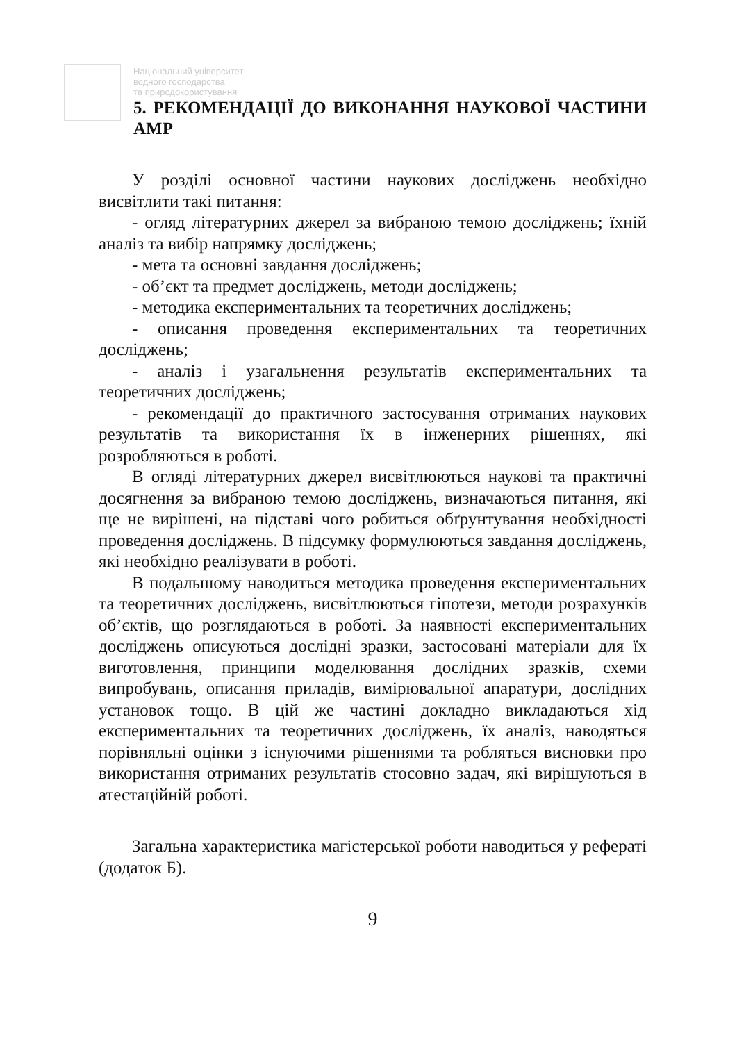Національний університет
водного господарства
та природокористування
5. РЕКОМЕНДАЦІЇ ДО ВИКОНАННЯ НАУКОВОЇ ЧАСТИНИ АМР
У розділі основної частини наукових досліджень необхідно висвітлити такі питання:
- огляд літературних джерел за вибраною темою досліджень; їхній аналіз та вибір напрямку досліджень;
- мета та основні завдання досліджень;
- об’єкт та предмет досліджень, методи досліджень;
- методика експериментальних та теоретичних досліджень;
- описання проведення експериментальних та теоретичних досліджень;
- аналіз і узагальнення результатів експериментальних та теоретичних досліджень;
- рекомендації до практичного застосування отриманих наукових результатів та використання їх в інженерних рішеннях, які розробляються в роботі.
В огляді літературних джерел висвітлюються наукові та практичні досягнення за вибраною темою досліджень, визначаються питання, які ще не вирішені, на підставі чого робиться обґрунтування необхідності проведення досліджень. В підсумку формулюються завдання досліджень, які необхідно реалізувати в роботі.
В подальшому наводиться методика проведення експериментальних та теоретичних досліджень, висвітлюються гіпотези, методи розрахунків об’єктів, що розглядаються в роботі. За наявності експериментальних досліджень описуються дослідні зразки, застосовані матеріали для їх виготовлення, принципи моделювання дослідних зразків, схеми випробувань, описання приладів, вимірювальної апаратури, дослідних установок тощо. В цій же частині докладно викладаються хід експериментальних та теоретичних досліджень, їх аналіз, наводяться порівняльні оцінки з існуючими рішеннями та робляться висновки про використання отриманих результатів стосовно задач, які вирішуються в атестаційній роботі.
Загальна характеристика магістерської роботи наводиться у рефераті (додаток Б).
9